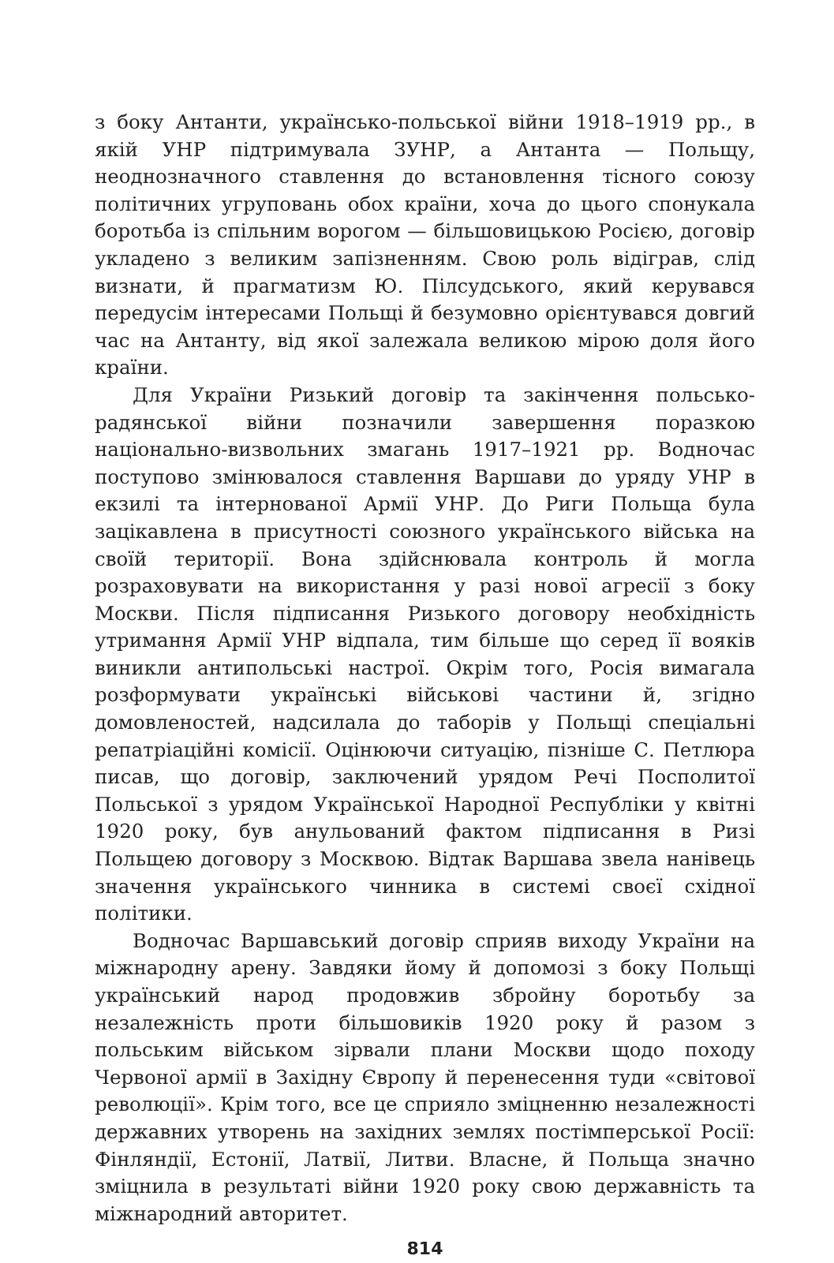з боку Антанти, українсько-польської війни 1918–1919 рр., в якій УНР підтримувала ЗУНР, а Антанта — Польщу, неоднозначного ставлення до встановлення тісного союзу політичних угруповань обох країни, хоча до цього спонукала боротьба із спільним ворогом — більшовицькою Росією, договір укладено з великим запізненням. Свою роль відіграв, слід визнати, й прагматизм Ю. Пілсудського, який керувався передусім інтересами Польщі й безумовно орієнтувався довгий час на Антанту, від якої залежала великою мірою доля його країни.
Для України Ризький договір та закінчення польсько-радянської війни позначили завершення поразкою національно-визвольних змагань 1917–1921 рр. Водночас поступово змінювалося ставлення Варшави до уряду УНР в екзилі та інтернованої Армії УНР. До Риги Польща була зацікавлена в присутності союзного українського війська на своїй території. Вона здійснювала контроль й могла розраховувати на використання у разі нової агресії з боку Москви. Після підписання Ризького договору необхідність утримання Армії УНР відпала, тим більше що серед її вояків виникли антипольські настрої. Окрім того, Росія вимагала розформувати українські військові частини й, згідно домовленостей, надсилала до таборів у Польщі спеціальні репатріаційні комісії. Оцінюючи ситуацію, пізніше С. Петлюра писав, що договір, заключений урядом Речі Посполитої Польської з урядом Української Народної Республіки у квітні 1920 року, був анульований фактом підписання в Ризі Польщею договору з Москвою. Відтак Варшава звела нанівець значення українського чинника в системі своєї східної політики.
Водночас Варшавський договір сприяв виходу України на міжнародну арену. Завдяки йому й допомозі з боку Польщі український народ продовжив збройну боротьбу за незалежність проти більшовиків 1920 року й разом з польським військом зірвали плани Москви щодо походу Червоної армії в Західну Європу й перенесення туди «світової революції». Крім того, все це сприяло зміцненню незалежності державних утворень на західних землях постімперської Росії: Фінляндії, Естонії, Латвії, Литви. Власне, й Польща значно зміцнила в результаті війни 1920 року свою державність та міжнародний авторитет.
814